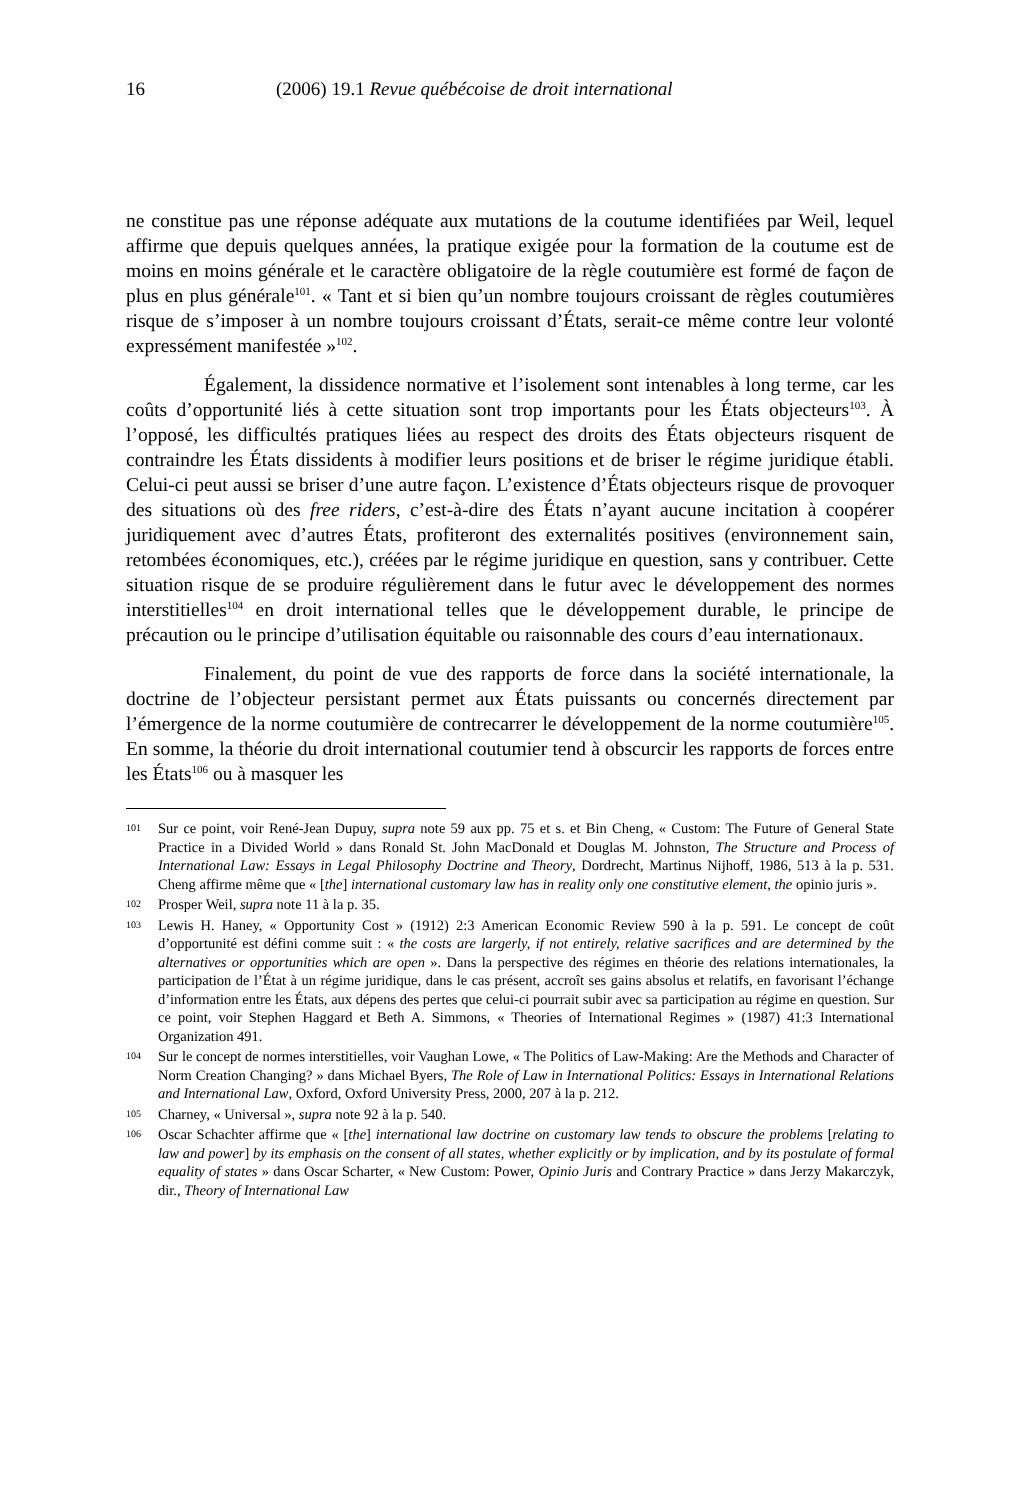16 (2006) 19.1 Revue québécoise de droit international
ne constitue pas une réponse adéquate aux mutations de la coutume identifiées par Weil, lequel affirme que depuis quelques années, la pratique exigée pour la formation de la coutume est de moins en moins générale et le caractère obligatoire de la règle coutumière est formé de façon de plus en plus générale<sup>101</sup>. « Tant et si bien qu’un nombre toujours croissant de règles coutumières risque de s’imposer à un nombre toujours croissant d’États, serait-ce même contre leur volonté expressément manifestée »<sup>102</sup>.
Également, la dissidence normative et l’isolement sont intenables à long terme, car les coûts d’opportunité liés à cette situation sont trop importants pour les États objecteurs<sup>103</sup>. À l’opposé, les difficultés pratiques liées au respect des droits des États objecteurs risquent de contraindre les États dissidents à modifier leurs positions et de briser le régime juridique établi. Celui-ci peut aussi se briser d’une autre façon. L’existence d’États objecteurs risque de provoquer des situations où des free riders, c’est-à-dire des États n’ayant aucune incitation à coopérer juridiquement avec d’autres États, profiteront des externalités positives (environnement sain, retombées économiques, etc.), créées par le régime juridique en question, sans y contribuer. Cette situation risque de se produire régulièrement dans le futur avec le développement des normes interstitielles<sup>104</sup> en droit international telles que le développement durable, le principe de précaution ou le principe d’utilisation équitable ou raisonnable des cours d’eau internationaux.
Finalement, du point de vue des rapports de force dans la société internationale, la doctrine de l’objecteur persistant permet aux États puissants ou concernés directement par l’émergence de la norme coutumière de contrecarrer le développement de la norme coutumière<sup>105</sup>. En somme, la théorie du droit international coutumier tend à obscurcir les rapports de forces entre les États<sup>106</sup> ou à masquer les
101 Sur ce point, voir René-Jean Dupuy, supra note 59 aux pp. 75 et s. et Bin Cheng, « Custom: The Future of General State Practice in a Divided World » dans Ronald St. John MacDonald et Douglas M. Johnston, The Structure and Process of International Law: Essays in Legal Philosophy Doctrine and Theory, Dordrecht, Martinus Nijhoff, 1986, 513 à la p. 531. Cheng affirme même que « [the] international customary law has in reality only one constitutive element, the opinio juris ».
102 Prosper Weil, supra note 11 à la p. 35.
103 Lewis H. Haney, « Opportunity Cost » (1912) 2:3 American Economic Review 590 à la p. 591. Le concept de coût d’opportunité est défini comme suit : « the costs are largerly, if not entirely, relative sacrifices and are determined by the alternatives or opportunities which are open ». Dans la perspective des régimes en théorie des relations internationales, la participation de l’État à un régime juridique, dans le cas présent, accroît ses gains absolus et relatifs, en favorisant l’échange d’information entre les États, aux dépens des pertes que celui-ci pourrait subir avec sa participation au régime en question. Sur ce point, voir Stephen Haggard et Beth A. Simmons, « Theories of International Regimes » (1987) 41:3 International Organization 491.
104 Sur le concept de normes interstitielles, voir Vaughan Lowe, « The Politics of Law-Making: Are the Methods and Character of Norm Creation Changing? » dans Michael Byers, The Role of Law in International Politics: Essays in International Relations and International Law, Oxford, Oxford University Press, 2000, 207 à la p. 212.
105 Charney, « Universal », supra note 92 à la p. 540.
106 Oscar Schachter affirme que « [the] international law doctrine on customary law tends to obscure the problems [relating to law and power] by its emphasis on the consent of all states, whether explicitly or by implication, and by its postulate of formal equality of states » dans Oscar Scharter, « New Custom: Power, Opinio Juris and Contrary Practice » dans Jerzy Makarczyk, dir., Theory of International Law